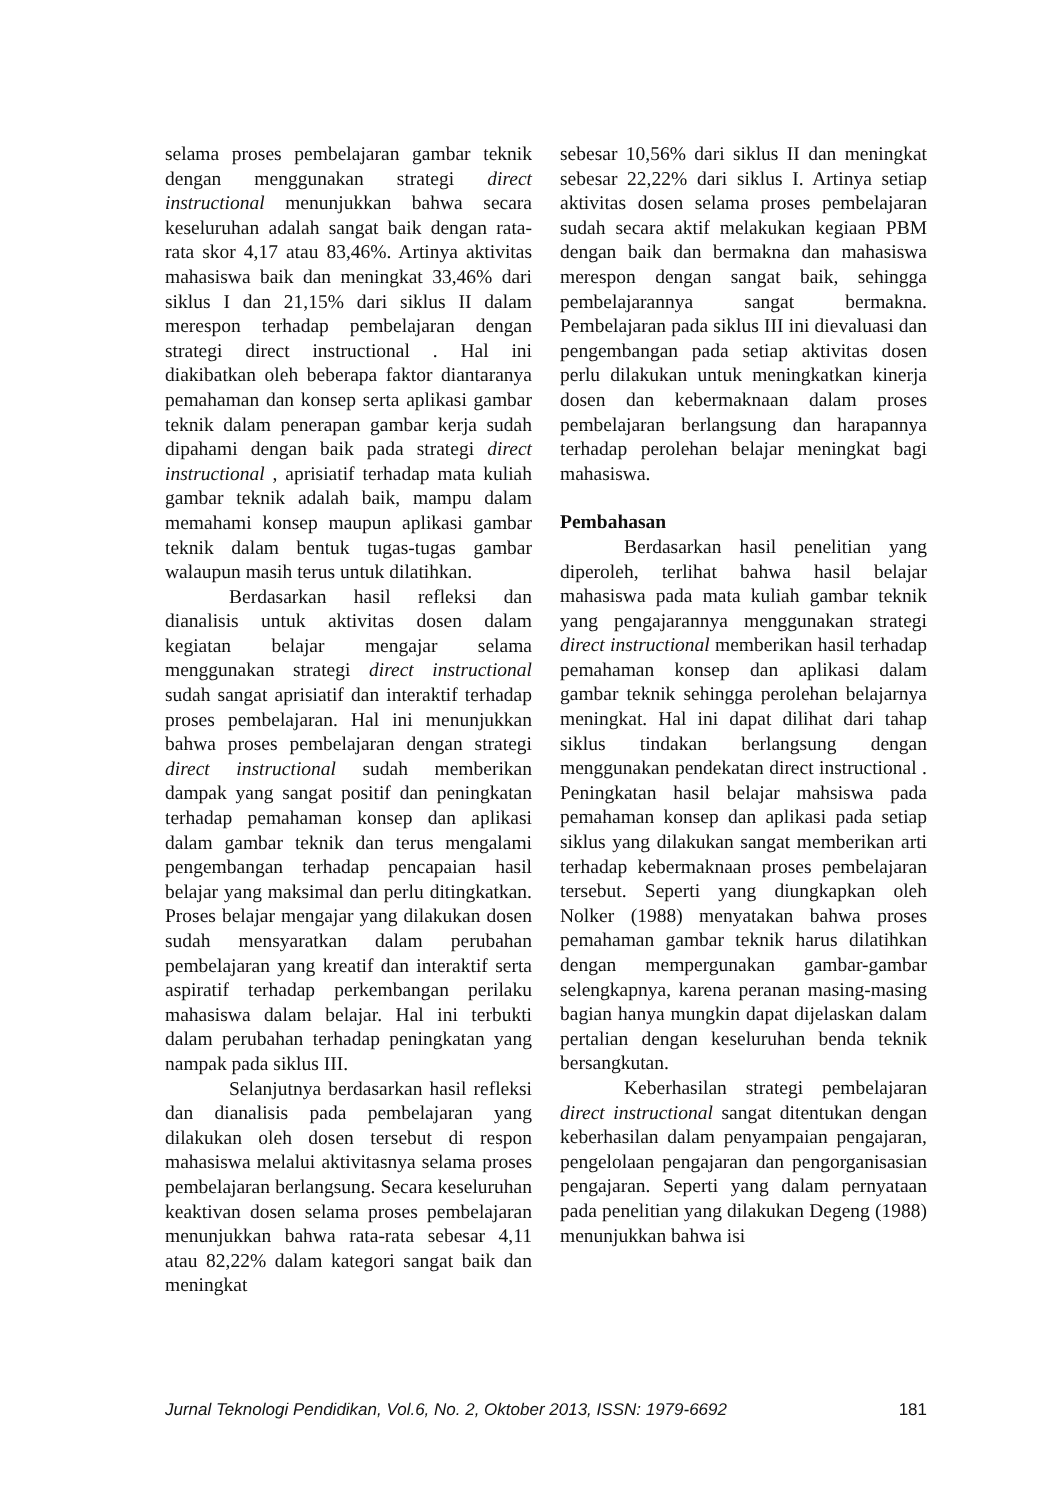selama proses pembelajaran gambar teknik dengan menggunakan strategi direct instructional menunjukkan bahwa secara keseluruhan adalah sangat baik dengan rata-rata skor 4,17 atau 83,46%. Artinya aktivitas mahasiswa baik dan meningkat 33,46% dari siklus I dan 21,15% dari siklus II dalam merespon terhadap pembelajaran dengan strategi direct instructional . Hal ini diakibatkan oleh beberapa faktor diantaranya pemahaman dan konsep serta aplikasi gambar teknik dalam penerapan gambar kerja sudah dipahami dengan baik pada strategi direct instructional , aprisiatif terhadap mata kuliah gambar teknik adalah baik, mampu dalam memahami konsep maupun aplikasi gambar teknik dalam bentuk tugas-tugas gambar walaupun masih terus untuk dilatihkan.
Berdasarkan hasil refleksi dan dianalisis untuk aktivitas dosen dalam kegiatan belajar mengajar selama menggunakan strategi direct instructional sudah sangat aprisiatif dan interaktif terhadap proses pembelajaran. Hal ini menunjukkan bahwa proses pembelajaran dengan strategi direct instructional sudah memberikan dampak yang sangat positif dan peningkatan terhadap pemahaman konsep dan aplikasi dalam gambar teknik dan terus mengalami pengembangan terhadap pencapaian hasil belajar yang maksimal dan perlu ditingkatkan. Proses belajar mengajar yang dilakukan dosen sudah mensyaratkan dalam perubahan pembelajaran yang kreatif dan interaktif serta aspiratif terhadap perkembangan perilaku mahasiswa dalam belajar. Hal ini terbukti dalam perubahan terhadap peningkatan yang nampak pada siklus III.
Selanjutnya berdasarkan hasil refleksi dan dianalisis pada pembelajaran yang dilakukan oleh dosen tersebut di respon mahasiswa melalui aktivitasnya selama proses pembelajaran berlangsung. Secara keseluruhan keaktivan dosen selama proses pembelajaran menunjukkan bahwa rata-rata sebesar 4,11 atau 82,22% dalam kategori sangat baik dan meningkat
sebesar 10,56% dari siklus II dan meningkat sebesar 22,22% dari siklus I. Artinya setiap aktivitas dosen selama proses pembelajaran sudah secara aktif melakukan kegiaan PBM dengan baik dan bermakna dan mahasiswa merespon dengan sangat baik, sehingga pembelajarannya sangat bermakna. Pembelajaran pada siklus III ini dievaluasi dan pengembangan pada setiap aktivitas dosen perlu dilakukan untuk meningkatkan kinerja dosen dan kebermaknaan dalam proses pembelajaran berlangsung dan harapannya terhadap perolehan belajar meningkat bagi mahasiswa.
Pembahasan
Berdasarkan hasil penelitian yang diperoleh, terlihat bahwa hasil belajar mahasiswa pada mata kuliah gambar teknik yang pengajarannya menggunakan strategi direct instructional memberikan hasil terhadap pemahaman konsep dan aplikasi dalam gambar teknik sehingga perolehan belajarnya meningkat. Hal ini dapat dilihat dari tahap siklus tindakan berlangsung dengan menggunakan pendekatan direct instructional . Peningkatan hasil belajar mahsiswa pada pemahaman konsep dan aplikasi pada setiap siklus yang dilakukan sangat memberikan arti terhadap kebermaknaan proses pembelajaran tersebut. Seperti yang diungkapkan oleh Nolker (1988) menyatakan bahwa proses pemahaman gambar teknik harus dilatihkan dengan mempergunakan gambar-gambar selengkapnya, karena peranan masing-masing bagian hanya mungkin dapat dijelaskan dalam pertalian dengan keseluruhan benda teknik bersangkutan.
Keberhasilan strategi pembelajaran direct instructional sangat ditentukan dengan keberhasilan dalam penyampaian pengajaran, pengelolaan pengajaran dan pengorganisasian pengajaran. Seperti yang dalam pernyataan pada penelitian yang dilakukan Degeng (1988) menunjukkan bahwa isi
Jurnal Teknologi Pendidikan, Vol.6, No. 2, Oktober 2013, ISSN: 1979-6692 181